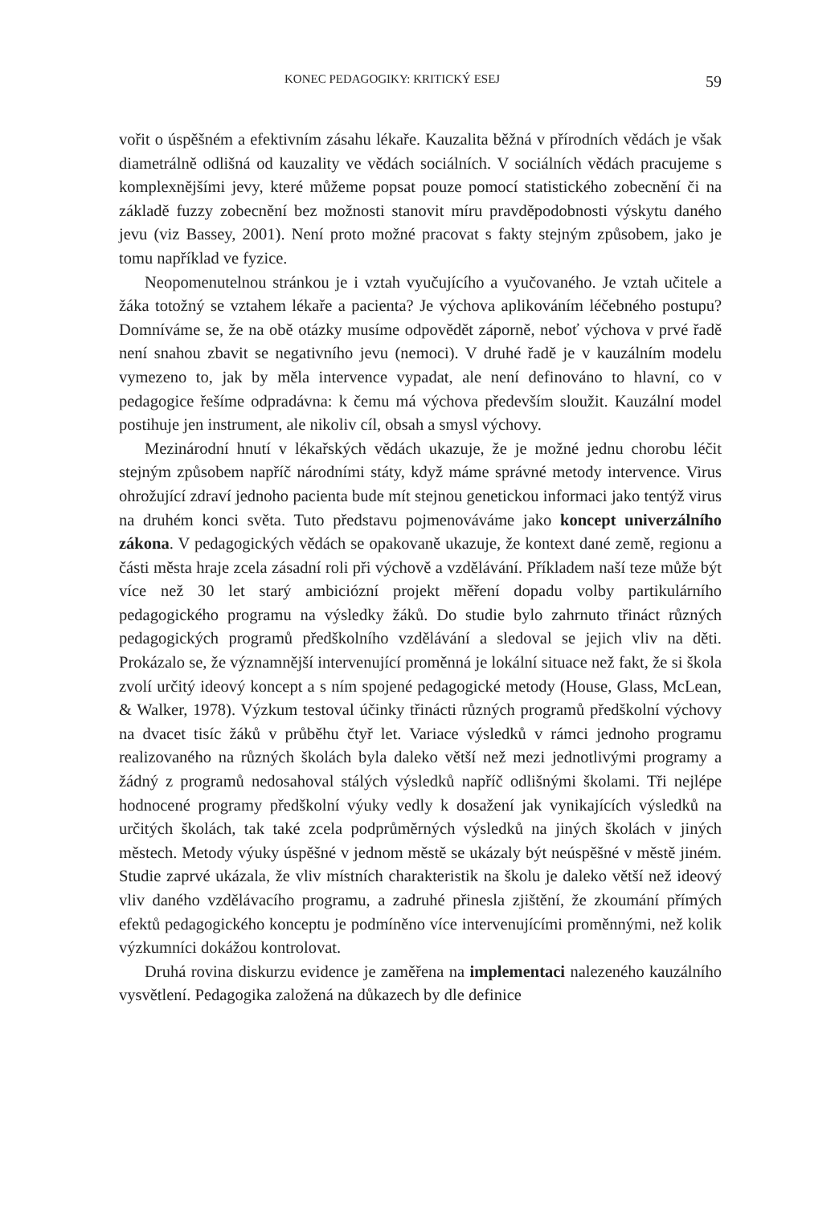KONEC PEDAGOGIKY: KRITICKÝ ESEJ 59
vořit o úspěšném a efektivním zásahu lékaře. Kauzalita běžná v přírodních vědách je však diametrálně odlišná od kauzality ve vědách sociálních. V sociálních vědách pracujeme s komplexnějšími jevy, které můžeme popsat pouze pomocí statistického zobecnění či na základě fuzzy zobecnění bez možnosti stanovit míru pravděpodobnosti výskytu daného jevu (viz Bassey, 2001). Není proto možné pracovat s fakty stejným způsobem, jako je tomu například ve fyzice.
Neopomenutelnou stránkou je i vztah vyučujícího a vyučovaného. Je vztah učitele a žáka totožný se vztahem lékaře a pacienta? Je výchova aplikováním léčebného postupu? Domníváme se, že na obě otázky musíme odpovědět záporně, neboť výchova v prvé řadě není snahou zbavit se negativního jevu (nemoci). V druhé řadě je v kauzálním modelu vymezeno to, jak by měla intervence vypadat, ale není definováno to hlavní, co v pedagogice řešíme odpradávna: k čemu má výchova především sloužit. Kauzální model postihuje jen instrument, ale nikoliv cíl, obsah a smysl výchovy.
Mezinárodní hnutí v lékařských vědách ukazuje, že je možné jednu chorobu léčit stejným způsobem napříč národními státy, když máme správné metody intervence. Virus ohrožující zdraví jednoho pacienta bude mít stejnou genetickou informaci jako tentýž virus na druhém konci světa. Tuto představu pojmenováváme jako koncept univerzálního zákona. V pedagogických vědách se opakovaně ukazuje, že kontext dané země, regionu a části města hraje zcela zásadní roli při výchově a vzdělávání. Příkladem naší teze může být více než 30 let starý ambiciózní projekt měření dopadu volby partikulárního pedagogického programu na výsledky žáků. Do studie bylo zahrnuto třináct různých pedagogických programů předškolního vzdělávání a sledoval se jejich vliv na děti. Prokázalo se, že významnější intervenující proměnná je lokální situace než fakt, že si škola zvolí určitý ideový koncept a s ním spojené pedagogické metody (House, Glass, McLean, & Walker, 1978). Výzkum testoval účinky třinácti různých programů předškolní výchovy na dvacet tisíc žáků v průběhu čtyř let. Variace výsledků v rámci jednoho programu realizovaného na různých školách byla daleko větší než mezi jednotlivými programy a žádný z programů nedosahoval stálých výsledků napříč odlišnými školami. Tři nejlépe hodnocené programy předškolní výuky vedly k dosažení jak vynikajících výsledků na určitých školách, tak také zcela podprůměrných výsledků na jiných školách v jiných městech. Metody výuky úspěšné v jednom městě se ukázaly být neúspěšné v městě jiném. Studie zaprvé ukázala, že vliv místních charakteristik na školu je daleko větší než ideový vliv daného vzdělávacího programu, a zadruhé přinesla zjištění, že zkoumání přímých efektů pedagogického konceptu je podmíněno více intervenujícími proměnnými, než kolik výzkumníci dokážou kontrolovat.
Druhá rovina diskurzu evidence je zaměřena na implementaci nalezeného kauzálního vysvětlení. Pedagogika založená na důkazech by dle definice